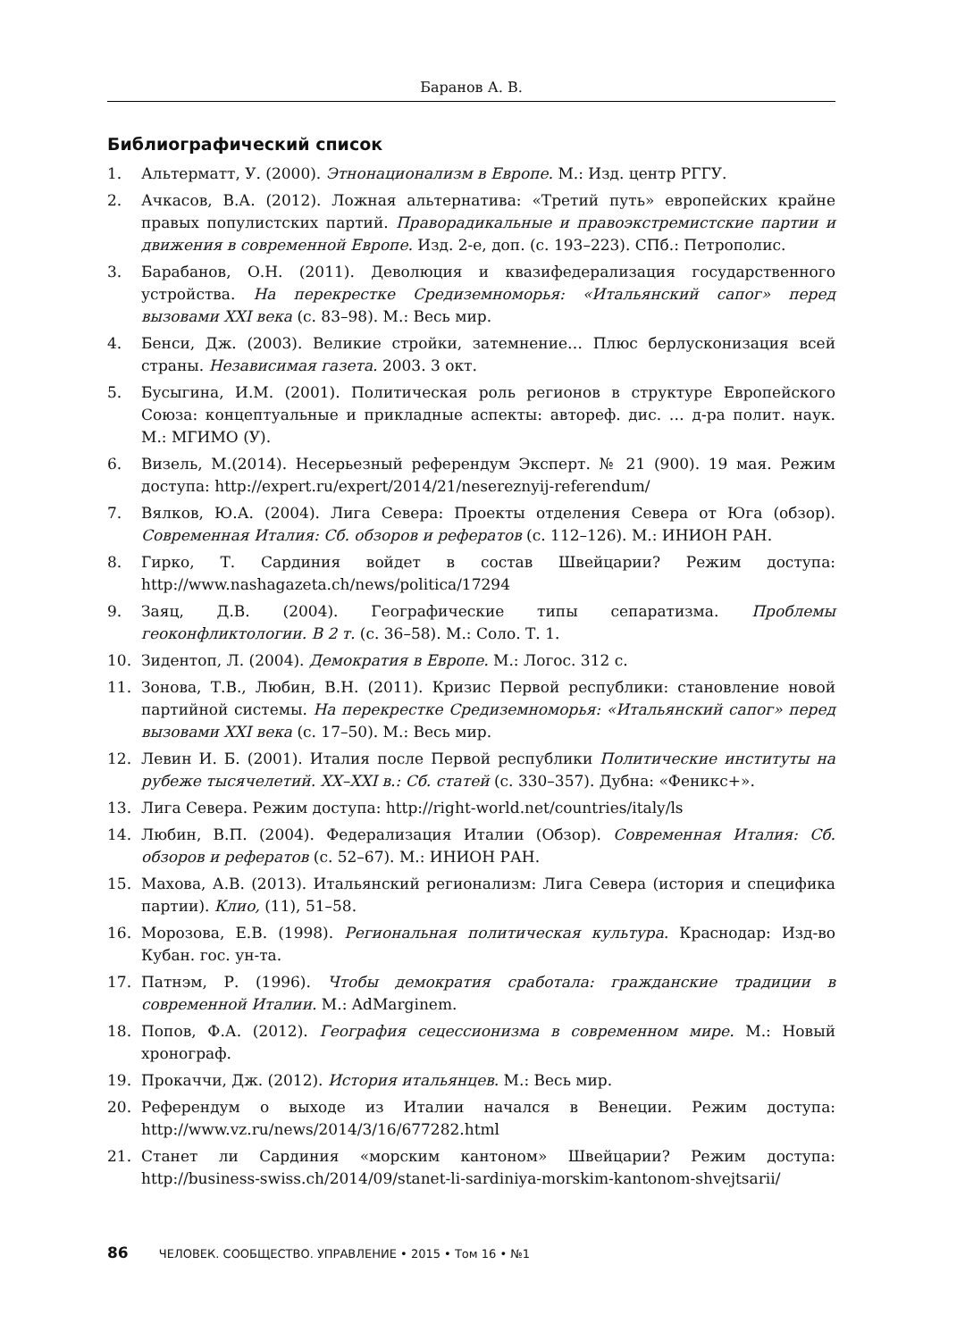Баранов А. В.
Библиографический список
1. Альтерматт, У. (2000). Этнонационализм в Европе. М.: Изд. центр РГГУ.
2. Ачкасов, В.А. (2012). Ложная альтернатива: «Третий путь» европейских крайне правых популистских партий. Праворадикальные и правоэкстремистские партии и движения в современной Европе. Изд. 2-е, доп. (с. 193–223). СПб.: Петрополис.
3. Барабанов, О.Н. (2011). Деволюция и квазифедерализация государственного устройства. На перекрестке Средиземноморья: «Итальянский сапог» перед вызовами XXI века (с. 83–98). М.: Весь мир.
4. Бенси, Дж. (2003). Великие стройки, затемнение… Плюс берлусконизация всей страны. Независимая газета. 2003. 3 окт.
5. Бусыгина, И.М. (2001). Политическая роль регионов в структуре Европейского Союза: концептуальные и прикладные аспекты: автореф. дис. … д-ра полит. наук. М.: МГИМО (У).
6. Визель, М.(2014). Несерьезный референдум Эксперт. № 21 (900). 19 мая. Режим доступа: http://expert.ru/expert/2014/21/nesereznyij-referendum/
7. Вялков, Ю.А. (2004). Лига Севера: Проекты отделения Севера от Юга (обзор). Современная Италия: Сб. обзоров и рефератов (с. 112–126). М.: ИНИОН РАН.
8. Гирко, Т. Сардиния войдет в состав Швейцарии? Режим доступа: http://www.nashagazeta.ch/news/politica/17294
9. Заяц, Д.В. (2004). Географические типы сепаратизма. Проблемы геоконфликтологии. В 2 т. (с. 36–58). М.: Соло. Т. 1.
10. Зидентоп, Л. (2004). Демократия в Европе. М.: Логос. 312 с.
11. Зонова, Т.В., Любин, В.Н. (2011). Кризис Первой республики: становление новой партийной системы. На перекрестке Средиземноморья: «Итальянский сапог» перед вызовами XXI века (с. 17–50). М.: Весь мир.
12. Левин И. Б. (2001). Италия после Первой республики Политические институты на рубеже тысячелетий. XX–XXI в.: Сб. статей (с. 330–357). Дубна: «Феникс+».
13. Лига Севера. Режим доступа: http://right-world.net/countries/italy/ls
14. Любин, В.П. (2004). Федерализация Италии (Обзор). Современная Италия: Сб. обзоров и рефератов (с. 52–67). М.: ИНИОН РАН.
15. Махова, А.В. (2013). Итальянский регионализм: Лига Севера (история и специфика партии). Клио, (11), 51–58.
16. Морозова, Е.В. (1998). Региональная политическая культура. Краснодар: Изд-во Кубан. гос. ун-та.
17. Патнэм, Р. (1996). Чтобы демократия сработала: гражданские традиции в современной Италии. М.: AdMarginem.
18. Попов, Ф.А. (2012). География сецессионизма в современном мире. М.: Новый хронограф.
19. Прокаччи, Дж. (2012). История итальянцев. М.: Весь мир.
20. Референдум о выходе из Италии начался в Венеции. Режим доступа: http://www.vz.ru/news/2014/3/16/677282.html
21. Станет ли Сардиния «морским кантоном» Швейцарии? Режим доступа: http://business-swiss.ch/2014/09/stanet-li-sardiniya-morskim-kantonom-shvejtsarii/
86 ЧЕЛОВЕК. СООБЩЕСТВО. УПРАВЛЕНИЕ • 2015 • Том 16 • №1